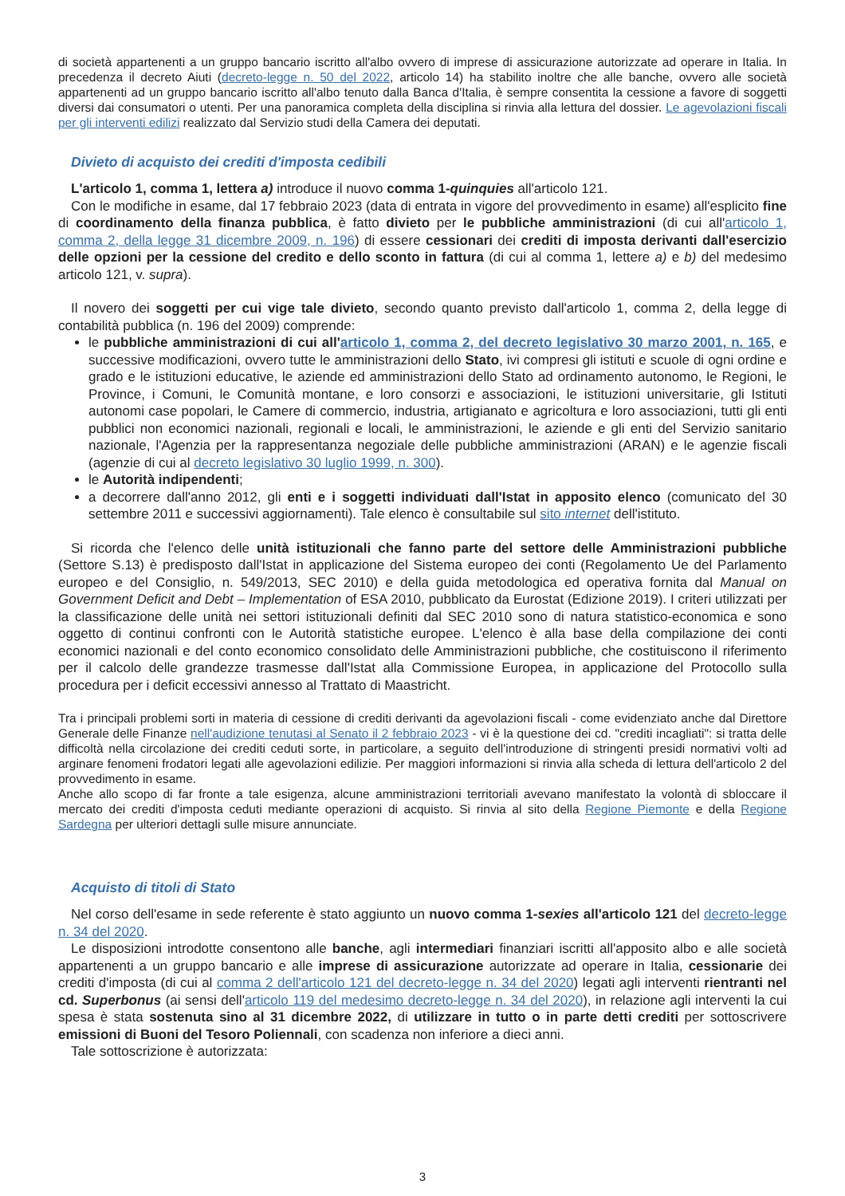di società appartenenti a un gruppo bancario iscritto all'albo ovvero di imprese di assicurazione autorizzate ad operare in Italia. In precedenza il decreto Aiuti (decreto-legge n. 50 del 2022, articolo 14) ha stabilito inoltre che alle banche, ovvero alle società appartenenti ad un gruppo bancario iscritto all'albo tenuto dalla Banca d'Italia, è sempre consentita la cessione a favore di soggetti diversi dai consumatori o utenti. Per una panoramica completa della disciplina si rinvia alla lettura del dossier. Le agevolazioni fiscali per gli interventi edilizi realizzato dal Servizio studi della Camera dei deputati.
Divieto di acquisto dei crediti d'imposta cedibili
L'articolo 1, comma 1, lettera a) introduce il nuovo comma 1-quinquies all'articolo 121.
Con le modifiche in esame, dal 17 febbraio 2023 (data di entrata in vigore del provvedimento in esame) all'esplicito fine di coordinamento della finanza pubblica, è fatto divieto per le pubbliche amministrazioni (di cui all'articolo 1, comma 2, della legge 31 dicembre 2009, n. 196) di essere cessionari dei crediti di imposta derivanti dall'esercizio delle opzioni per la cessione del credito e dello sconto in fattura (di cui al comma 1, lettere a) e b) del medesimo articolo 121, v. supra).
Il novero dei soggetti per cui vige tale divieto, secondo quanto previsto dall'articolo 1, comma 2, della legge di contabilità pubblica (n. 196 del 2009) comprende:
le pubbliche amministrazioni di cui all'articolo 1, comma 2, del decreto legislativo 30 marzo 2001, n. 165, e successive modificazioni, ovvero tutte le amministrazioni dello Stato, ivi compresi gli istituti e scuole di ogni ordine e grado e le istituzioni educative, le aziende ed amministrazioni dello Stato ad ordinamento autonomo, le Regioni, le Province, i Comuni, le Comunità montane, e loro consorzi e associazioni, le istituzioni universitarie, gli Istituti autonomi case popolari, le Camere di commercio, industria, artigianato e agricoltura e loro associazioni, tutti gli enti pubblici non economici nazionali, regionali e locali, le amministrazioni, le aziende e gli enti del Servizio sanitario nazionale, l'Agenzia per la rappresentanza negoziale delle pubbliche amministrazioni (ARAN) e le agenzie fiscali (agenzie di cui al decreto legislativo 30 luglio 1999, n. 300).
le Autorità indipendenti;
a decorrere dall'anno 2012, gli enti e i soggetti individuati dall'Istat in apposito elenco (comunicato del 30 settembre 2011 e successivi aggiornamenti). Tale elenco è consultabile sul sito internet dell'istituto.
Si ricorda che l'elenco delle unità istituzionali che fanno parte del settore delle Amministrazioni pubbliche (Settore S.13) è predisposto dall'Istat in applicazione del Sistema europeo dei conti (Regolamento Ue del Parlamento europeo e del Consiglio, n. 549/2013, SEC 2010) e della guida metodologica ed operativa fornita dal Manual on Government Deficit and Debt – Implementation of ESA 2010, pubblicato da Eurostat (Edizione 2019). I criteri utilizzati per la classificazione delle unità nei settori istituzionali definiti dal SEC 2010 sono di natura statistico-economica e sono oggetto di continui confronti con le Autorità statistiche europee. L'elenco è alla base della compilazione dei conti economici nazionali e del conto economico consolidato delle Amministrazioni pubbliche, che costituiscono il riferimento per il calcolo delle grandezze trasmesse dall'Istat alla Commissione Europea, in applicazione del Protocollo sulla procedura per i deficit eccessivi annesso al Trattato di Maastricht.
Tra i principali problemi sorti in materia di cessione di crediti derivanti da agevolazioni fiscali - come evidenziato anche dal Direttore Generale delle Finanze nell'audizione tenutasi al Senato il 2 febbraio 2023 - vi è la questione dei cd. "crediti incagliati": si tratta delle difficoltà nella circolazione dei crediti ceduti sorte, in particolare, a seguito dell'introduzione di stringenti presidi normativi volti ad arginare fenomeni frodatori legati alle agevolazioni edilizie. Per maggiori informazioni si rinvia alla scheda di lettura dell'articolo 2 del provvedimento in esame.
Anche allo scopo di far fronte a tale esigenza, alcune amministrazioni territoriali avevano manifestato la volontà di sbloccare il mercato dei crediti d'imposta ceduti mediante operazioni di acquisto. Si rinvia al sito della Regione Piemonte e della Regione Sardegna per ulteriori dettagli sulle misure annunciate.
Acquisto di titoli di Stato
Nel corso dell'esame in sede referente è stato aggiunto un nuovo comma 1-sexies all'articolo 121 del decreto-legge n. 34 del 2020.
Le disposizioni introdotte consentono alle banche, agli intermediari finanziari iscritti all'apposito albo e alle società appartenenti a un gruppo bancario e alle imprese di assicurazione autorizzate ad operare in Italia, cessionarie dei crediti d'imposta (di cui al comma 2 dell'articolo 121 del decreto-legge n. 34 del 2020) legati agli interventi rientranti nel cd. Superbonus (ai sensi dell'articolo 119 del medesimo decreto-legge n. 34 del 2020), in relazione agli interventi la cui spesa è stata sostenuta sino al 31 dicembre 2022, di utilizzare in tutto o in parte detti crediti per sottoscrivere emissioni di Buoni del Tesoro Poliennali, con scadenza non inferiore a dieci anni.
Tale sottoscrizione è autorizzata:
3